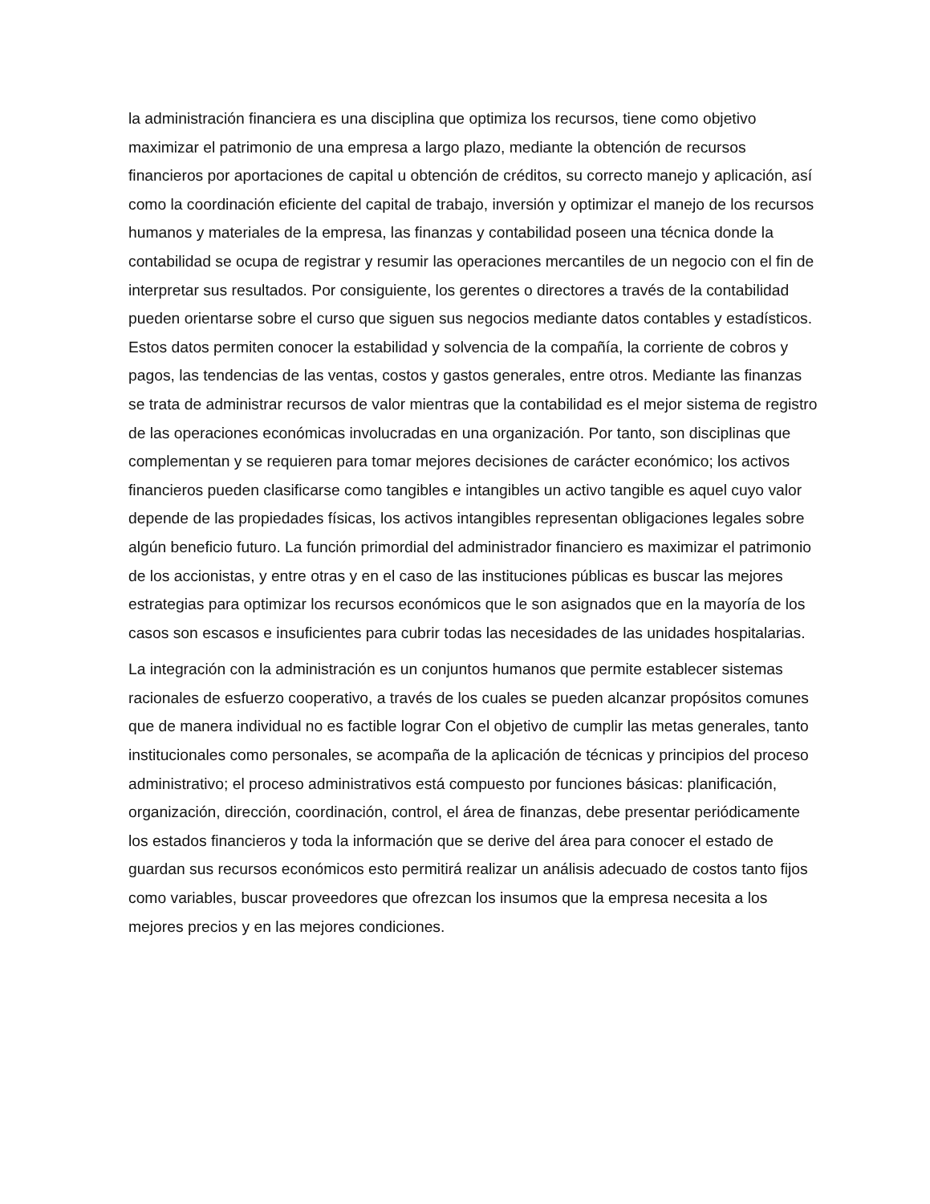la administración financiera es una disciplina que optimiza los recursos, tiene como objetivo maximizar el patrimonio de una empresa a largo plazo, mediante la obtención de recursos financieros por aportaciones de capital u obtención de créditos, su correcto manejo y aplicación, así como la coordinación eficiente del capital de trabajo, inversión y optimizar el manejo de los recursos humanos y materiales de la empresa, las finanzas y contabilidad poseen una técnica donde la contabilidad se ocupa de registrar y resumir las operaciones mercantiles de un negocio con el fin de interpretar sus resultados. Por consiguiente, los gerentes o directores a través de la contabilidad pueden orientarse sobre el curso que siguen sus negocios mediante datos contables y estadísticos. Estos datos permiten conocer la estabilidad y solvencia de la compañía, la corriente de cobros y pagos, las tendencias de las ventas, costos y gastos generales, entre otros. Mediante las finanzas se trata de administrar recursos de valor mientras que la contabilidad es el mejor sistema de registro de las operaciones económicas involucradas en una organización. Por tanto, son disciplinas que complementan y se requieren para tomar mejores decisiones de carácter económico; los activos financieros pueden clasificarse como tangibles e intangibles un activo tangible es aquel cuyo valor depende de las propiedades físicas, los activos intangibles representan obligaciones legales sobre algún beneficio futuro. La función primordial del administrador financiero es maximizar el patrimonio de los accionistas, y entre otras y en el caso de las instituciones públicas es buscar las mejores estrategias para optimizar los recursos económicos que le son asignados que en la mayoría de los casos son escasos e insuficientes para cubrir todas las necesidades de las unidades hospitalarias.
La integración con la administración es un conjuntos humanos que permite establecer sistemas racionales de esfuerzo cooperativo, a través de los cuales se pueden alcanzar propósitos comunes que de manera individual no es factible lograr Con el objetivo de cumplir las metas generales, tanto institucionales como personales, se acompaña de la aplicación de técnicas y principios del proceso administrativo; el proceso administrativos está compuesto por funciones básicas: planificación, organización, dirección, coordinación, control, el área de finanzas, debe presentar periódicamente los estados financieros y toda la información que se derive del área para conocer el estado de guardan sus recursos económicos esto permitirá realizar un análisis adecuado de costos tanto fijos como variables, buscar proveedores que ofrezcan los insumos que la empresa necesita a los mejores precios y en las mejores condiciones.